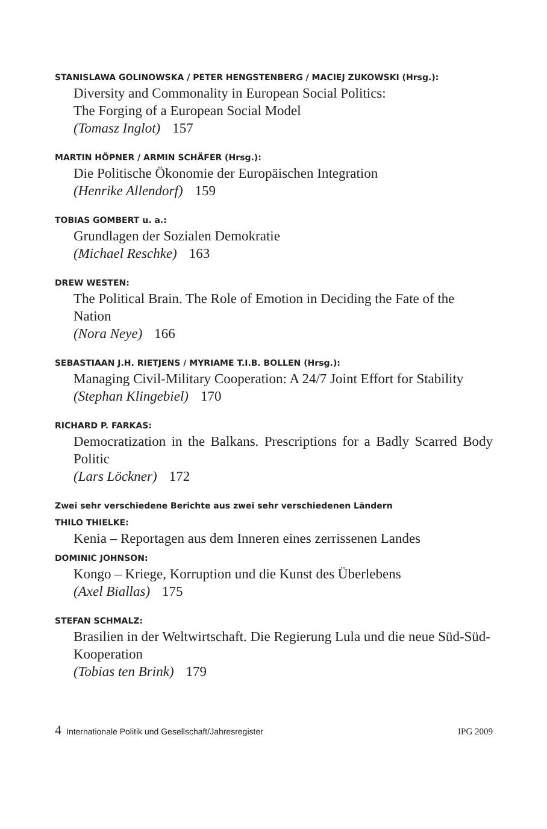STANISLAWA GOLINOWSKA / PETER HENGSTENBERG / MACIEJ ZUKOWSKI (Hrsg.):
Diversity and Commonality in European Social Politics:
The Forging of a European Social Model
(Tomasz Inglot) 157
MARTIN HÖPNER / ARMIN SCHÄFER (Hrsg.):
Die Politische Ökonomie der Europäischen Integration
(Henrike Allendorf) 159
TOBIAS GOMBERT u. a.:
Grundlagen der Sozialen Demokratie
(Michael Reschke) 163
DREW WESTEN:
The Political Brain. The Role of Emotion in Deciding the Fate of the Nation
(Nora Neye) 166
SEBASTIAAN J.H. RIETJENS / MYRIAME T.I.B. BOLLEN (Hrsg.):
Managing Civil-Military Cooperation: A 24/7 Joint Effort for Stability
(Stephan Klingebiel) 170
RICHARD P. FARKAS:
Democratization in the Balkans. Prescriptions for a Badly Scarred Body Politic
(Lars Löckner) 172
Zwei sehr verschiedene Berichte aus zwei sehr verschiedenen Ländern
THILO THIELKE:
Kenia – Reportagen aus dem Inneren eines zerrissenen Landes
DOMINIC JOHNSON:
Kongo – Kriege, Korruption und die Kunst des Überlebens
(Axel Biallas) 175
STEFAN SCHMALZ:
Brasilien in der Weltwirtschaft. Die Regierung Lula und die neue Süd-Süd-Kooperation
(Tobias ten Brink) 179
4 Internationale Politik und Gesellschaft/Jahresregister IPG 2009